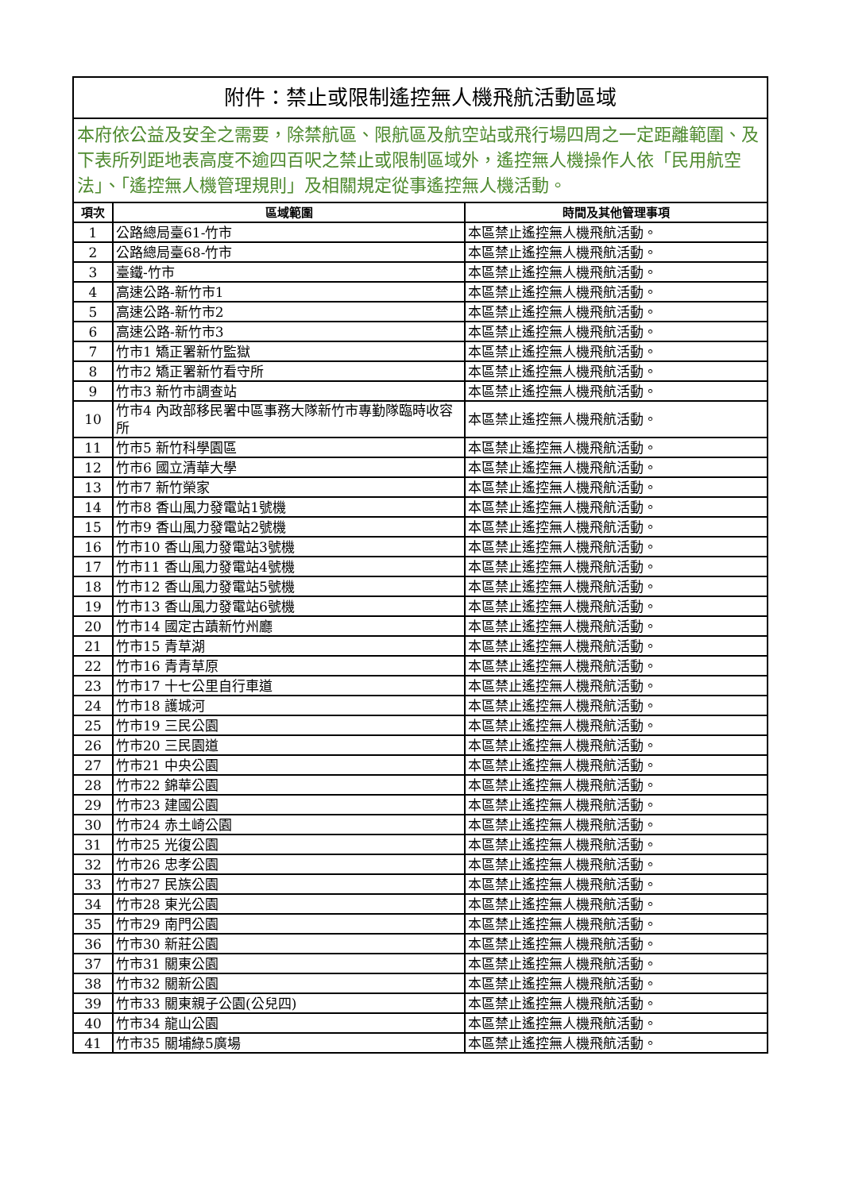| 附件：禁止或限制遙控無人機飛航活動區域 | | |
| 本府依公益及安全之需要，除禁航區、限航區及航空站或飛行場四周之一定距離範圍、及下表所列距地表高度不逾四百呎之禁止或限制區域外，遙控無人機操作人依「民用航空法」、「遙控無人機管理規則」及相關規定從事遙控無人機活動。 | | |
| 項次 | 區域範圍 | 時間及其他管理事項 |
| 1 | 公路總局臺61-竹市 | 本區禁止遙控無人機飛航活動。 |
| 2 | 公路總局臺68-竹市 | 本區禁止遙控無人機飛航活動。 |
| 3 | 臺鐵-竹市 | 本區禁止遙控無人機飛航活動。 |
| 4 | 高速公路-新竹市1 | 本區禁止遙控無人機飛航活動。 |
| 5 | 高速公路-新竹市2 | 本區禁止遙控無人機飛航活動。 |
| 6 | 高速公路-新竹市3 | 本區禁止遙控無人機飛航活動。 |
| 7 | 竹市1 矯正署新竹監獄 | 本區禁止遙控無人機飛航活動。 |
| 8 | 竹市2 矯正署新竹看守所 | 本區禁止遙控無人機飛航活動。 |
| 9 | 竹市3 新竹市調查站 | 本區禁止遙控無人機飛航活動。 |
| 10 | 竹市4 內政部移民署中區事務大隊新竹市專勤隊臨時收容所 | 本區禁止遙控無人機飛航活動。 |
| 11 | 竹市5 新竹科學園區 | 本區禁止遙控無人機飛航活動。 |
| 12 | 竹市6 國立清華大學 | 本區禁止遙控無人機飛航活動。 |
| 13 | 竹市7 新竹榮家 | 本區禁止遙控無人機飛航活動。 |
| 14 | 竹市8 香山風力發電站1號機 | 本區禁止遙控無人機飛航活動。 |
| 15 | 竹市9 香山風力發電站2號機 | 本區禁止遙控無人機飛航活動。 |
| 16 | 竹市10 香山風力發電站3號機 | 本區禁止遙控無人機飛航活動。 |
| 17 | 竹市11 香山風力發電站4號機 | 本區禁止遙控無人機飛航活動。 |
| 18 | 竹市12 香山風力發電站5號機 | 本區禁止遙控無人機飛航活動。 |
| 19 | 竹市13 香山風力發電站6號機 | 本區禁止遙控無人機飛航活動。 |
| 20 | 竹市14 國定古蹟新竹州廳 | 本區禁止遙控無人機飛航活動。 |
| 21 | 竹市15 青草湖 | 本區禁止遙控無人機飛航活動。 |
| 22 | 竹市16 青青草原 | 本區禁止遙控無人機飛航活動。 |
| 23 | 竹市17 十七公里自行車道 | 本區禁止遙控無人機飛航活動。 |
| 24 | 竹市18 護城河 | 本區禁止遙控無人機飛航活動。 |
| 25 | 竹市19 三民公園 | 本區禁止遙控無人機飛航活動。 |
| 26 | 竹市20 三民園道 | 本區禁止遙控無人機飛航活動。 |
| 27 | 竹市21 中央公園 | 本區禁止遙控無人機飛航活動。 |
| 28 | 竹市22 錦華公園 | 本區禁止遙控無人機飛航活動。 |
| 29 | 竹市23 建國公園 | 本區禁止遙控無人機飛航活動。 |
| 30 | 竹市24 赤土崎公園 | 本區禁止遙控無人機飛航活動。 |
| 31 | 竹市25 光復公園 | 本區禁止遙控無人機飛航活動。 |
| 32 | 竹市26 忠孝公園 | 本區禁止遙控無人機飛航活動。 |
| 33 | 竹市27 民族公園 | 本區禁止遙控無人機飛航活動。 |
| 34 | 竹市28 東光公園 | 本區禁止遙控無人機飛航活動。 |
| 35 | 竹市29 南門公園 | 本區禁止遙控無人機飛航活動。 |
| 36 | 竹市30 新莊公園 | 本區禁止遙控無人機飛航活動。 |
| 37 | 竹市31 關東公園 | 本區禁止遙控無人機飛航活動。 |
| 38 | 竹市32 關新公園 | 本區禁止遙控無人機飛航活動。 |
| 39 | 竹市33 關東親子公園(公兒四) | 本區禁止遙控無人機飛航活動。 |
| 40 | 竹市34 龍山公園 | 本區禁止遙控無人機飛航活動。 |
| 41 | 竹市35 關埔綠5廣場 | 本區禁止遙控無人機飛航活動。 |